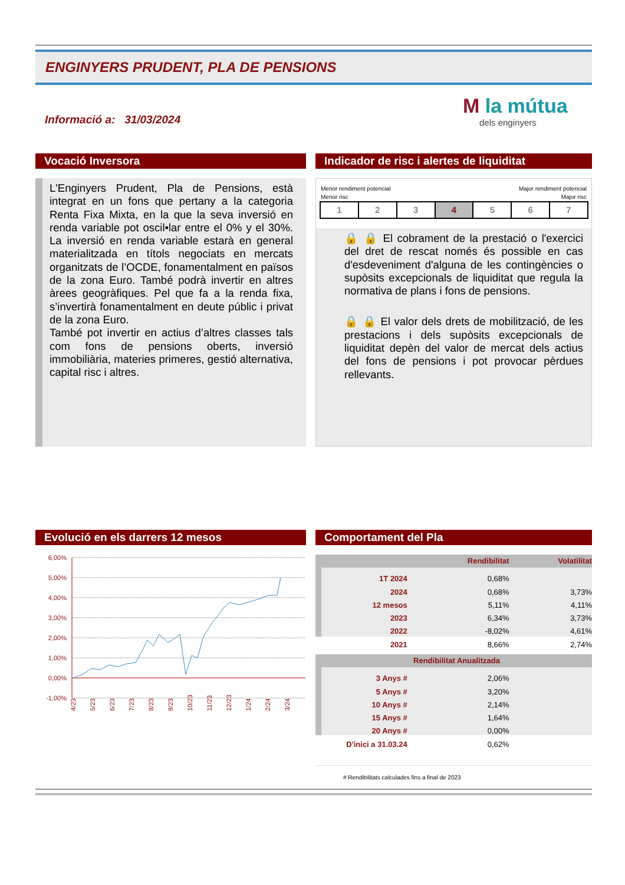ENGINYERS PRUDENT, PLA DE PENSIONS
Informació a: 31/03/2024
M la mútua
dels enginyers
Vocació Inversora
Indicador de risc i alertes de liquiditat
L'Enginyers Prudent, Pla de Pensions, està integrat en un fons que pertany a la categoria Renta Fixa Mixta, en la que la seva inversió en renda variable pot oscil•lar entre el 0% y el 30%. La inversió en renda variable estarà en general materialitzada en títols negociats en mercats organitzats de l’OCDE, fonamentalment en països de la zona Euro. També podrà invertir en altres àrees geogràfiques. Pel que fa a la renda fixa, s’invertirà fonamentalment en deute públic i privat de la zona Euro.
També pot invertir en actius d’altres classes tals com fons de pensions oberts, inversió immobiliària, materies primeres, gestió alternativa, capital risc i altres.
Menor rendiment potencial
Menor risc Major rendiment potencial
Major risc
| 1 | 2 | 3 | 4 | 5 | 6 | 7 |
🔒 🔒 El cobrament de la prestació o l'exercici del dret de rescat només és possible en cas d'esdeveniment d'alguna de les contingències o supòsits excepcionals de liquiditat que regula la normativa de plans i fons de pensions.
🔒 🔒 El valor dels drets de mobilització, de les prestacions i dels supòsits excepcionals de liquiditat depèn del valor de mercat dels actius del fons de pensions i pot provocar pèrdues rellevants.
Evolució en els darrers 12 mesos Comportament del Pla
6,00%
5,00%
4,00%
3,00%
2,00%
1,00%
0,00%
-1,00%
4/23
5/23
6/23
7/23
8/23
9/23
10/23
11/23
12/23
1/24
2/24
3/24
| | Rendibilitat | Volatilitat |
| 1T 2024 | 0,68% | |
| 2024 | 0,68% | 3,73% |
| 12 mesos | 5,11% | 4,11% |
| 2023 | 6,34% | 3,73% |
| 2022 | -8,02% | 4,61% |
| 2021 | 8,66% | 2,74% |
| Rendibilitat Anualitzada | | |
| 3 Anys # | 2,06% | |
| 5 Anys # | 3,20% | |
| 10 Anys # | 2,14% | |
| 15 Anys # | 1,64% | |
| 20 Anys # | 0,00% | |
| D'inici a 31.03.24 | 0,62% | |
# Rendibilitats calculades fins a final de 2023